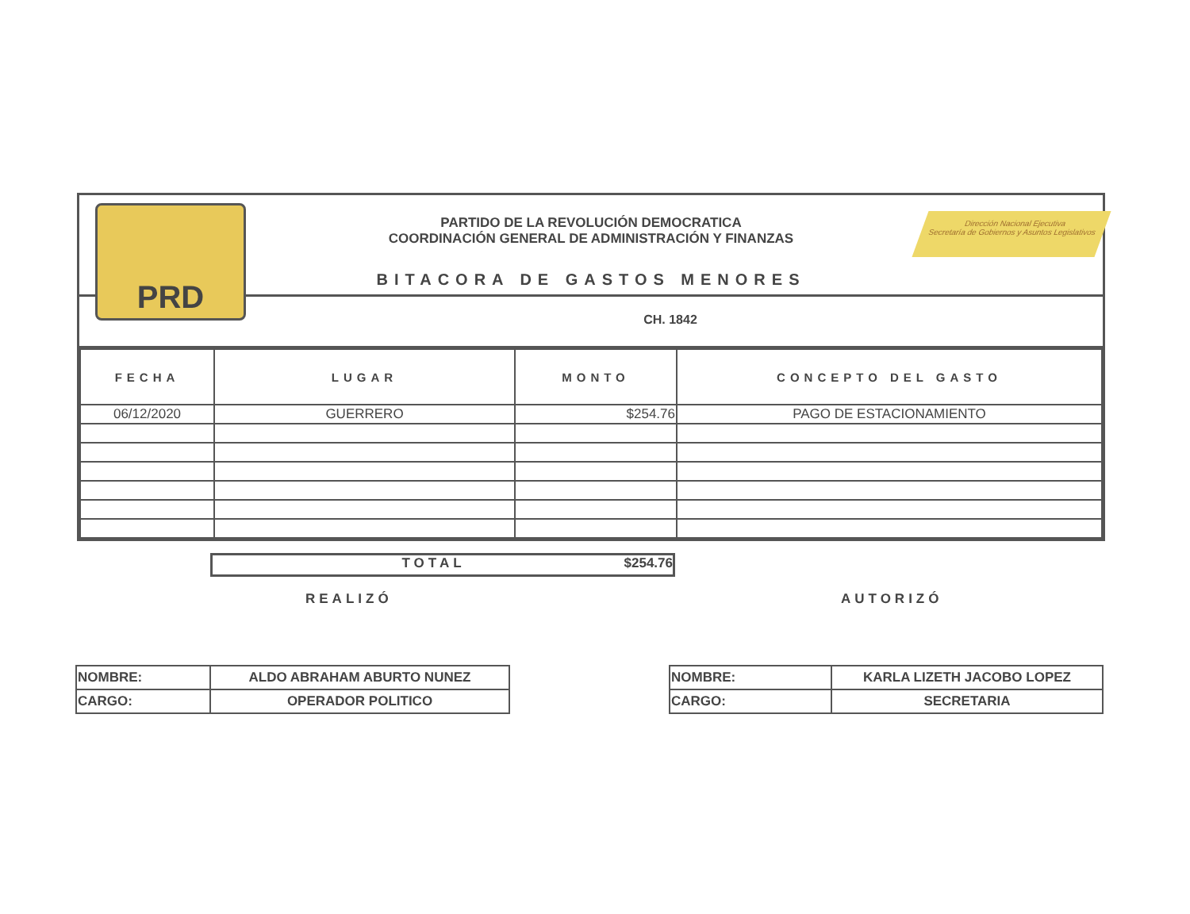PRD
PARTIDO DE LA REVOLUCIÓN DEMOCRATICA
COORDINACIÓN GENERAL DE ADMINISTRACIÓN Y FINANZAS
BITACORA DE GASTOS MENORES
Dirección Nacional Ejecutiva
Secretaría de Gobiernos y Asuntos Legislativos
CH. 1842
| FECHA | LUGAR | MONTO | CONCEPTO DEL GASTO |
| --- | --- | --- | --- |
| 06/12/2020 | GUERRERO | $254.76 | PAGO DE ESTACIONAMIENTO |
TOTAL $254.76
REALIZÓ AUTORIZÓ
| NOMBRE: | ALDO ABRAHAM ABURTO NUNEZ |
| CARGO: | OPERADOR POLITICO |
| NOMBRE: | KARLA LIZETH JACOBO LOPEZ |
| CARGO: | SECRETARIA |